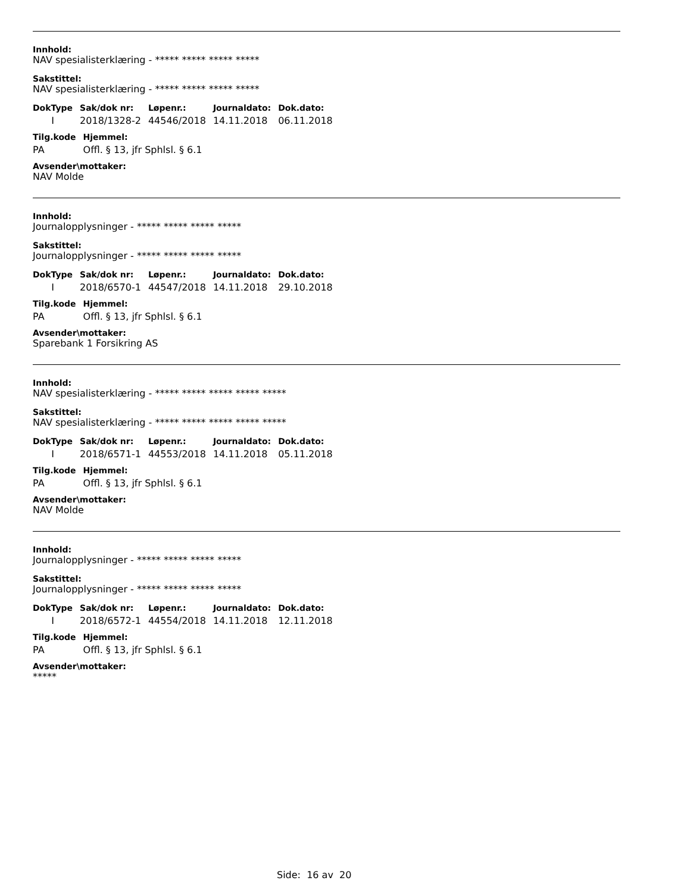Innhold:
NAV spesialisterklæring - ***** ***** ***** *****
Sakstittel:
NAV spesialisterklæring - ***** ***** ***** *****
| DokType | Sak/dok nr: | Løpenr.: | Journaldato: | Dok.dato: |
| --- | --- | --- | --- | --- |
| I | 2018/1328-2 | 44546/2018 | 14.11.2018 | 06.11.2018 |
| Tilg.kode | Hjemmel: |
| --- | --- |
| PA | Offl. § 13, jfr Sphlsl. § 6.1 |
Avsender\mottaker:
NAV Molde
Innhold:
Journalopplysninger - ***** ***** ***** *****
Sakstittel:
Journalopplysninger - ***** ***** ***** *****
| DokType | Sak/dok nr: | Løpenr.: | Journaldato: | Dok.dato: |
| --- | --- | --- | --- | --- |
| I | 2018/6570-1 | 44547/2018 | 14.11.2018 | 29.10.2018 |
| Tilg.kode | Hjemmel: |
| --- | --- |
| PA | Offl. § 13, jfr Sphlsl. § 6.1 |
Avsender\mottaker:
Sparebank 1 Forsikring AS
Innhold:
NAV spesialisterklæring - ***** ***** ***** ***** *****
Sakstittel:
NAV spesialisterklæring - ***** ***** ***** ***** *****
| DokType | Sak/dok nr: | Løpenr.: | Journaldato: | Dok.dato: |
| --- | --- | --- | --- | --- |
| I | 2018/6571-1 | 44553/2018 | 14.11.2018 | 05.11.2018 |
| Tilg.kode | Hjemmel: |
| --- | --- |
| PA | Offl. § 13, jfr Sphlsl. § 6.1 |
Avsender\mottaker:
NAV Molde
Innhold:
Journalopplysninger - ***** ***** ***** *****
Sakstittel:
Journalopplysninger - ***** ***** ***** *****
| DokType | Sak/dok nr: | Løpenr.: | Journaldato: | Dok.dato: |
| --- | --- | --- | --- | --- |
| I | 2018/6572-1 | 44554/2018 | 14.11.2018 | 12.11.2018 |
| Tilg.kode | Hjemmel: |
| --- | --- |
| PA | Offl. § 13, jfr Sphlsl. § 6.1 |
Avsender\mottaker:
*****
Side: 16 av 20